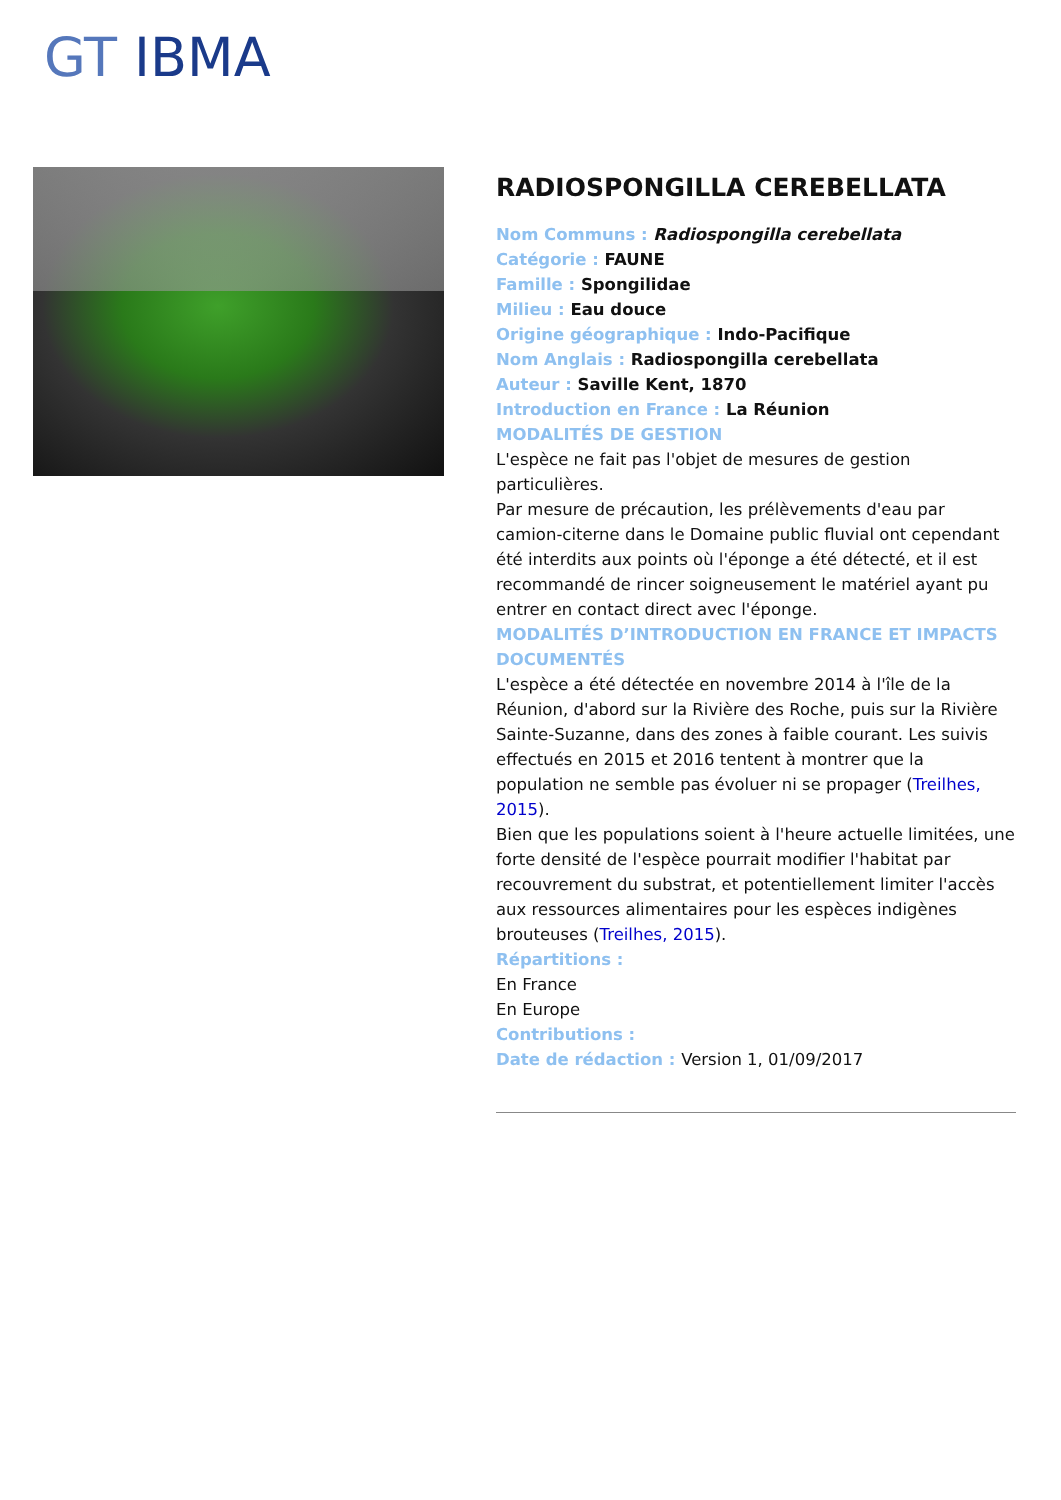GT IBMA
RADIOSPONGILLA CEREBELLATA
Nom Communs : Radiospongilla cerebellata
Catégorie : FAUNE
Famille : Spongilidae
Milieu : Eau douce
Origine géographique : Indo-Pacifique
Nom Anglais : Radiospongilla cerebellata
Auteur : Saville Kent, 1870
Introduction en France : La Réunion
MODALITÉS DE GESTION
L'espèce ne fait pas l'objet de mesures de gestion particulières.
Par mesure de précaution, les prélèvements d'eau par camion-citerne dans le Domaine public fluvial ont cependant été interdits aux points où l'éponge a été détecté, et il est recommandé de rincer soigneusement le matériel ayant pu entrer en contact direct avec l'éponge.
MODALITÉS D’INTRODUCTION EN FRANCE ET IMPACTS DOCUMENTÉS
L'espèce a été détectée en novembre 2014 à l'île de la Réunion, d'abord sur la Rivière des Roche, puis sur la Rivière Sainte-Suzanne, dans des zones à faible courant. Les suivis effectués en 2015 et 2016 tentent à montrer que la population ne semble pas évoluer ni se propager (Treilhes, 2015).
Bien que les populations soient à l'heure actuelle limitées, une forte densité de l'espèce pourrait modifier l'habitat par recouvrement du substrat, et potentiellement limiter l'accès aux ressources alimentaires pour les espèces indigènes brouteuses (Treilhes, 2015).
Répartitions :
En France
En Europe
Contributions :
Date de rédaction : Version 1, 01/09/2017